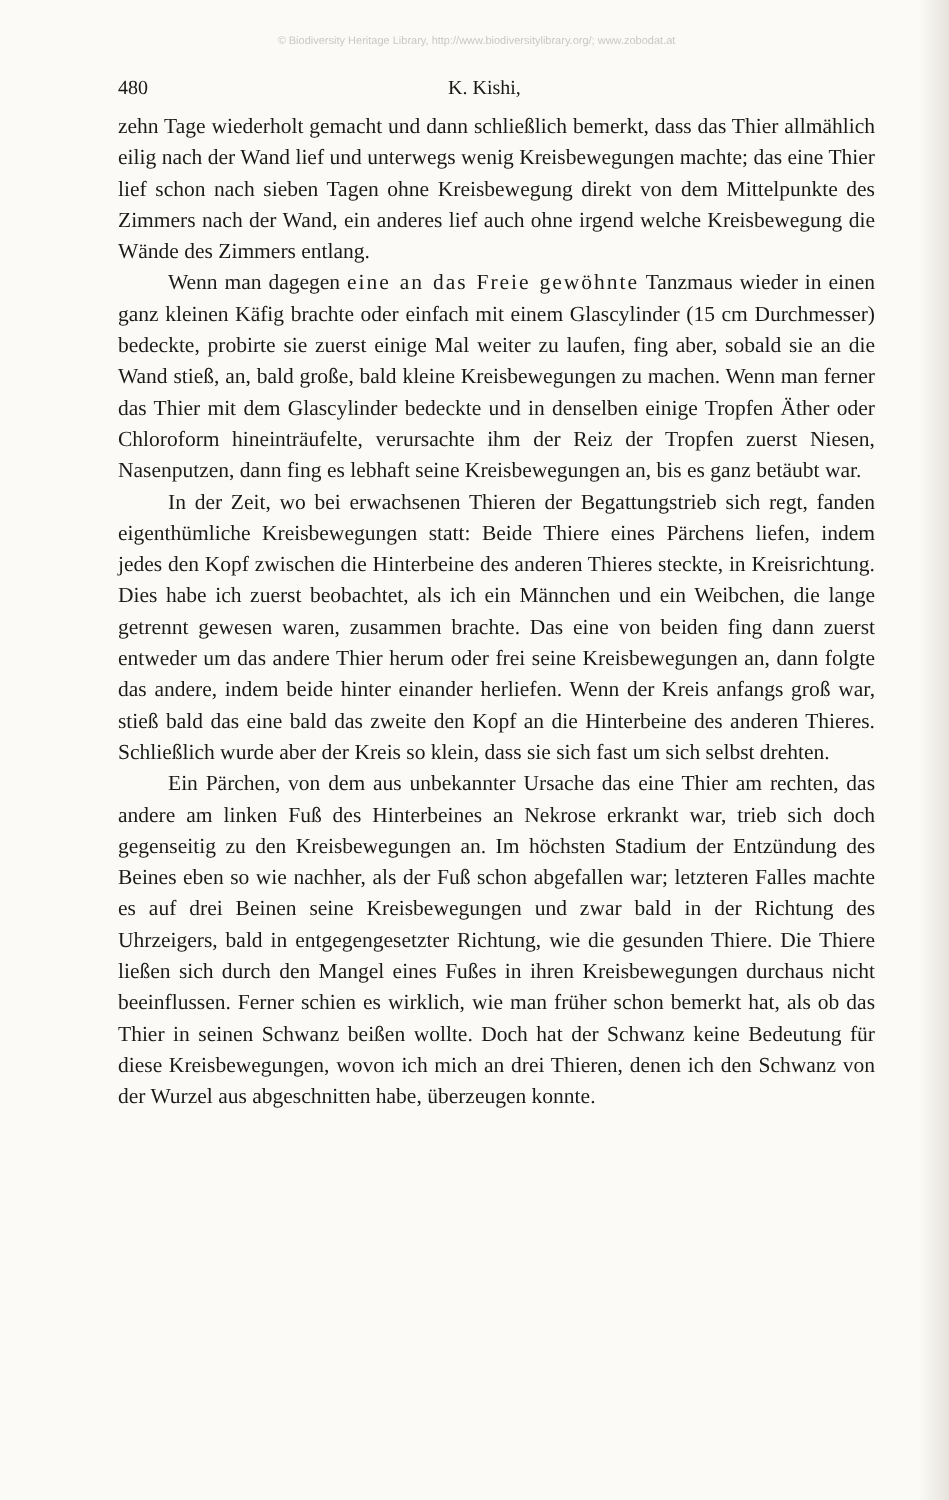© Biodiversity Heritage Library, http://www.biodiversitylibrary.org/; www.zobodat.at
480 K. Kishi,
zehn Tage wiederholt gemacht und dann schließlich bemerkt, dass das Thier allmählich eilig nach der Wand lief und unterwegs wenig Kreisbewegungen machte; das eine Thier lief schon nach sieben Tagen ohne Kreisbewegung direkt von dem Mittelpunkte des Zimmers nach der Wand, ein anderes lief auch ohne irgend welche Kreisbewegung die Wände des Zimmers entlang.
Wenn man dagegen eine an das Freie gewöhnte Tanzmaus wieder in einen ganz kleinen Käfig brachte oder einfach mit einem Glascylinder (15 cm Durchmesser) bedeckte, probirte sie zuerst einige Mal weiter zu laufen, fing aber, sobald sie an die Wand stieß, an, bald große, bald kleine Kreisbewegungen zu machen. Wenn man ferner das Thier mit dem Glascylinder bedeckte und in denselben einige Tropfen Äther oder Chloroform hineinträufelte, verursachte ihm der Reiz der Tropfen zuerst Niesen, Nasenputzen, dann fing es lebhaft seine Kreisbewegungen an, bis es ganz betäubt war.
In der Zeit, wo bei erwachsenen Thieren der Begattungstrieb sich regt, fanden eigenthümliche Kreisbewegungen statt: Beide Thiere eines Pärchens liefen, indem jedes den Kopf zwischen die Hinterbeine des anderen Thieres steckte, in Kreisrichtung. Dies habe ich zuerst beobachtet, als ich ein Männchen und ein Weibchen, die lange getrennt gewesen waren, zusammen brachte. Das eine von beiden fing dann zuerst entweder um das andere Thier herum oder frei seine Kreisbewegungen an, dann folgte das andere, indem beide hinter einander herliefen. Wenn der Kreis anfangs groß war, stieß bald das eine bald das zweite den Kopf an die Hinterbeine des anderen Thieres. Schließlich wurde aber der Kreis so klein, dass sie sich fast um sich selbst drehten.
Ein Pärchen, von dem aus unbekannter Ursache das eine Thier am rechten, das andere am linken Fuß des Hinterbeines an Nekrose erkrankt war, trieb sich doch gegenseitig zu den Kreisbewegungen an. Im höchsten Stadium der Entzündung des Beines eben so wie nachher, als der Fuß schon abgefallen war; letzteren Falles machte es auf drei Beinen seine Kreisbewegungen und zwar bald in der Richtung des Uhrzeigers, bald in entgegengesetzter Richtung, wie die gesunden Thiere. Die Thiere ließen sich durch den Mangel eines Fußes in ihren Kreisbewegungen durchaus nicht beeinflussen. Ferner schien es wirklich, wie man früher schon bemerkt hat, als ob das Thier in seinen Schwanz beißen wollte. Doch hat der Schwanz keine Bedeutung für diese Kreisbewegungen, wovon ich mich an drei Thieren, denen ich den Schwanz von der Wurzel aus abgeschnitten habe, überzeugen konnte.